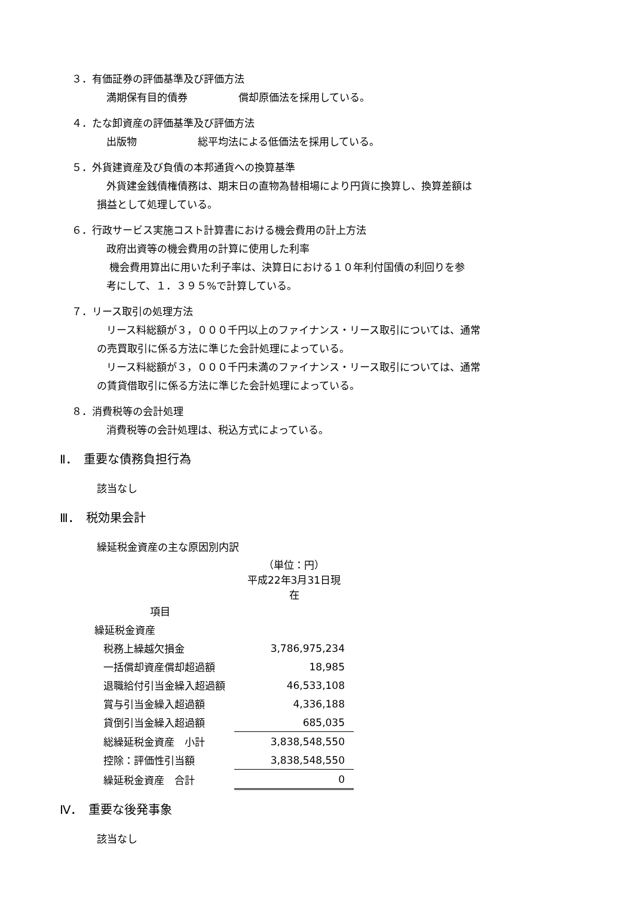３．有価証券の評価基準及び評価方法
満期保有目的債券　　　　　償却原価法を採用している。
４．たな卸資産の評価基準及び評価方法
出版物　　　　　　総平均法による低価法を採用している。
５．外貨建資産及び負債の本邦通貨への換算基準
外貨建金銭債権債務は、期末日の直物為替相場により円貨に換算し、換算差額は
損益として処理している。
６．行政サービス実施コスト計算書における機会費用の計上方法
政府出資等の機会費用の計算に使用した利率
機会費用算出に用いた利子率は、決算日における１０年利付国債の利回りを参
考にして、１．３９５%で計算している。
７．リース取引の処理方法
リース料総額が３，０００千円以上のファイナンス・リース取引については、通常
の売買取引に係る方法に準じた会計処理によっている。
リース料総額が３，０００千円未満のファイナンス・リース取引については、通常
の賃貸借取引に係る方法に準じた会計処理によっている。
８．消費税等の会計処理
消費税等の会計処理は、税込方式によっている。
Ⅱ．　重要な債務負担行為
該当なし
Ⅲ．　税効果会計
繰延税金資産の主な原因別内訳
| | （単位：円） 平成22年3月31日現在 |
| 項目 | |
| 繰延税金資産 | |
| 税務上繰越欠損金 | 3,786,975,234 |
| 一括償却資産償却超過額 | 18,985 |
| 退職給付引当金繰入超過額 | 46,533,108 |
| 賞与引当金繰入超過額 | 4,336,188 |
| 貸倒引当金繰入超過額 | 685,035 |
| 総繰延税金資産 小計 | 3,838,548,550 |
| 控除：評価性引当額 | 3,838,548,550 |
| 繰延税金資産 合計 | 0 |
Ⅳ．　重要な後発事象
該当なし